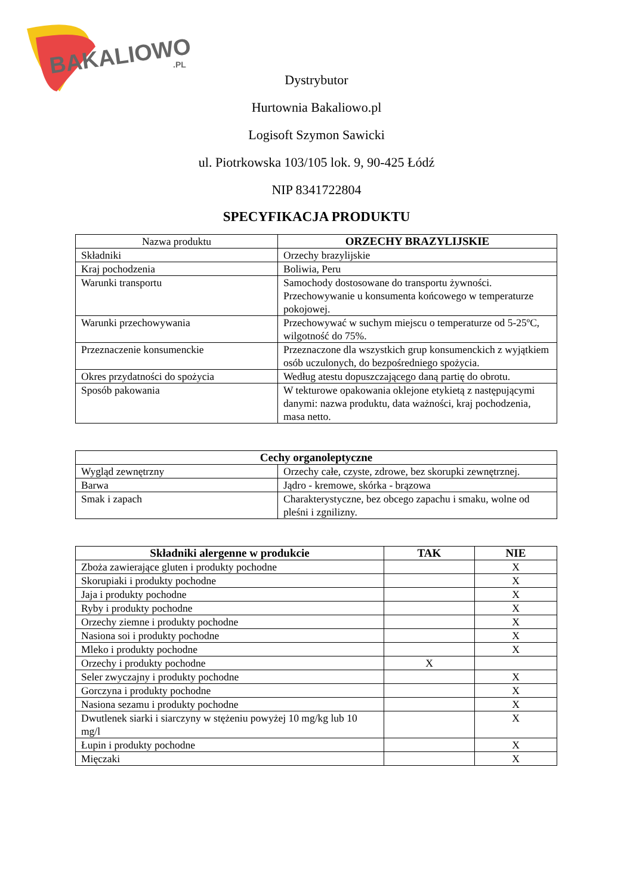BAKALIOWO
.PL
Dystrybutor
Hurtownia Bakaliowo.pl
Logisoft Szymon Sawicki
ul. Piotrkowska 103/105 lok. 9, 90-425 Łódź
NIP 8341722804
SPECYFIKACJA PRODUKTU
| Nazwa produktu | ORZECHY BRAZYLIJSKIE |
| Składniki | Orzechy brazylijskie |
| Kraj pochodzenia | Boliwia, Peru |
| Warunki transportu | Samochody dostosowane do transportu żywności. Przechowywanie u konsumenta końcowego w temperaturze pokojowej. |
| Warunki przechowywania | Przechowywać w suchym miejscu o temperaturze od 5-25ºC, wilgotność do 75%. |
| Przeznaczenie konsumenckie | Przeznaczone dla wszystkich grup konsumenckich z wyjątkiem osób uczulonych, do bezpośredniego spożycia. |
| Okres przydatności do spożycia | Według atestu dopuszczającego daną partię do obrotu. |
| Sposób pakowania | W tekturowe opakowania oklejone etykietą z następującymi danymi: nazwa produktu, data ważności, kraj pochodzenia, masa netto. |
| Cechy organoleptyczne | |
| --- | --- |
| Wygląd zewnętrzny | Orzechy całe, czyste, zdrowe, bez skorupki zewnętrznej. |
| Barwa | Jądro - kremowe, skórka - brązowa |
| Smak i zapach | Charakterystyczne, bez obcego zapachu i smaku, wolne od pleśni i zgnilizny. |
| Składniki alergenne w produkcie | TAK | NIE |
| --- | --- | --- |
| Zboża zawierające gluten i produkty pochodne | | X |
| Skorupiaki i produkty pochodne | | X |
| Jaja i produkty pochodne | | X |
| Ryby i produkty pochodne | | X |
| Orzechy ziemne i produkty pochodne | | X |
| Nasiona soi i produkty pochodne | | X |
| Mleko i produkty pochodne | | X |
| Orzechy i produkty pochodne | X | |
| Seler zwyczajny i produkty pochodne | | X |
| Gorczyna i produkty pochodne | | X |
| Nasiona sezamu i produkty pochodne | | X |
| Dwutlenek siarki i siarczyny w stężeniu powyżej 10 mg/kg lub 10 mg/l | | X |
| Łupin i produkty pochodne | | X |
| Mięczaki | | X |